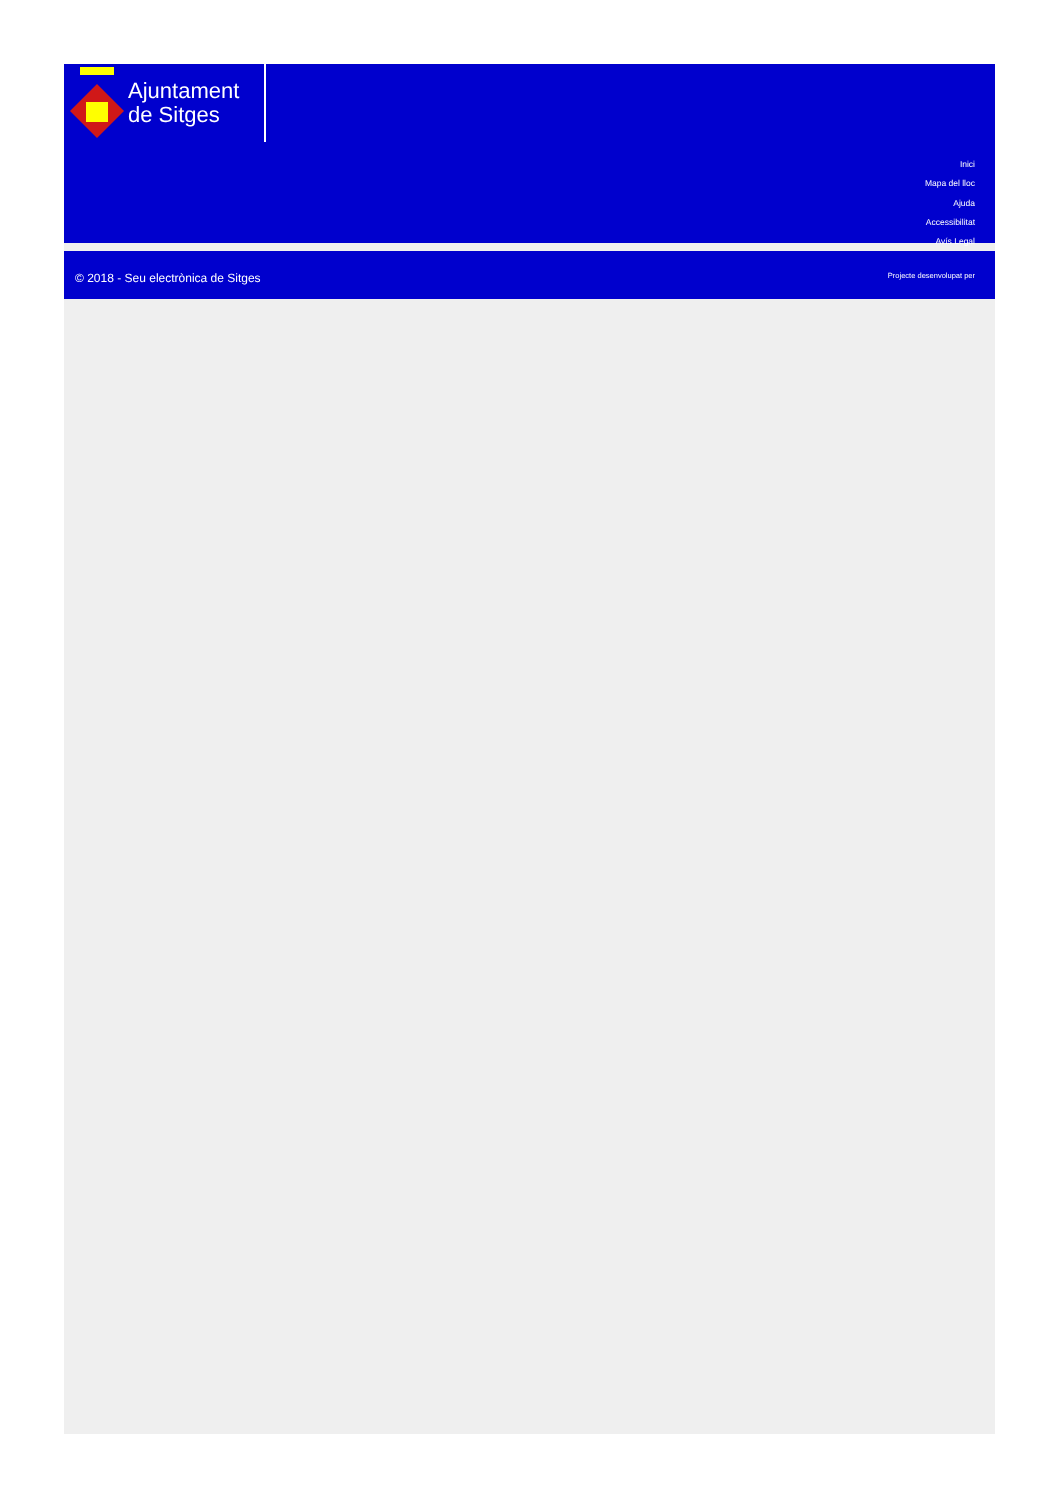Ajuntament
de Sitges
Inici
Mapa del lloc
Ajuda
Accessibilitat
Avís Legal
© 2018 - Seu electrònica de Sitges
Projecte desenvolupat per